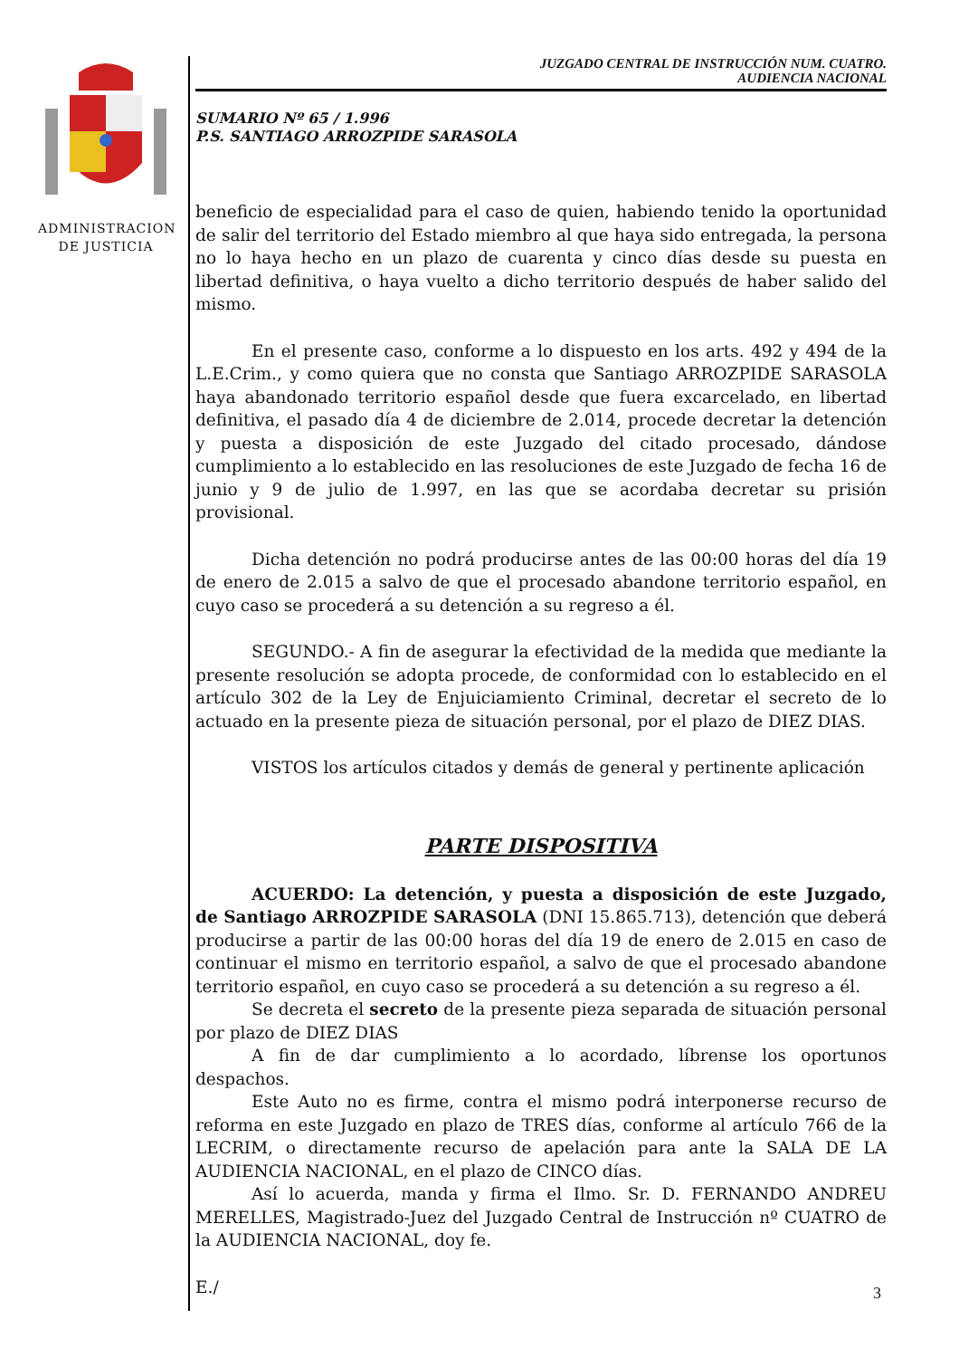ADMINISTRACION
DE JUSTICIA
JUZGADO CENTRAL DE INSTRUCCIÓN NUM. CUATRO.
AUDIENCIA NACIONAL
SUMARIO Nº 65 / 1.996
P.S. SANTIAGO ARROZPIDE SARASOLA
beneficio de especialidad para el caso de quien, habiendo tenido la oportunidad de salir del territorio del Estado miembro al que haya sido entregada, la persona no lo haya hecho en un plazo de cuarenta y cinco días desde su puesta en libertad definitiva, o haya vuelto a dicho territorio después de haber salido del mismo.
En el presente caso, conforme a lo dispuesto en los arts. 492 y 494 de la L.E.Crim., y como quiera que no consta que Santiago ARROZPIDE SARASOLA haya abandonado territorio español desde que fuera excarcelado, en libertad definitiva, el pasado día 4 de diciembre de 2.014, procede decretar la detención y puesta a disposición de este Juzgado del citado procesado, dándose cumplimiento a lo establecido en las resoluciones de este Juzgado de fecha 16 de junio y 9 de julio de 1.997, en las que se acordaba decretar su prisión provisional.
Dicha detención no podrá producirse antes de las 00:00 horas del día 19 de enero de 2.015 a salvo de que el procesado abandone territorio español, en cuyo caso se procederá a su detención a su regreso a él.
SEGUNDO.- A fin de asegurar la efectividad de la medida que mediante la presente resolución se adopta procede, de conformidad con lo establecido en el artículo 302 de la Ley de Enjuiciamiento Criminal, decretar el secreto de lo actuado en la presente pieza de situación personal, por el plazo de DIEZ DIAS.
VISTOS los artículos citados y demás de general y pertinente aplicación
PARTE DISPOSITIVA
ACUERDO: La detención, y puesta a disposición de este Juzgado, de Santiago ARROZPIDE SARASOLA (DNI 15.865.713), detención que deberá producirse a partir de las 00:00 horas del día 19 de enero de 2.015 en caso de continuar el mismo en territorio español, a salvo de que el procesado abandone territorio español, en cuyo caso se procederá a su detención a su regreso a él.
Se decreta el secreto de la presente pieza separada de situación personal por plazo de DIEZ DIAS
A fin de dar cumplimiento a lo acordado, líbrense los oportunos despachos.
Este Auto no es firme, contra el mismo podrá interponerse recurso de reforma en este Juzgado en plazo de TRES días, conforme al artículo 766 de la LECRIM, o directamente recurso de apelación para ante la SALA DE LA AUDIENCIA NACIONAL, en el plazo de CINCO días.
Así lo acuerda, manda y firma el Ilmo. Sr. D. FERNANDO ANDREU MERELLES, Magistrado-Juez del Juzgado Central de Instrucción nº CUATRO de la AUDIENCIA NACIONAL, doy fe.
E./
3